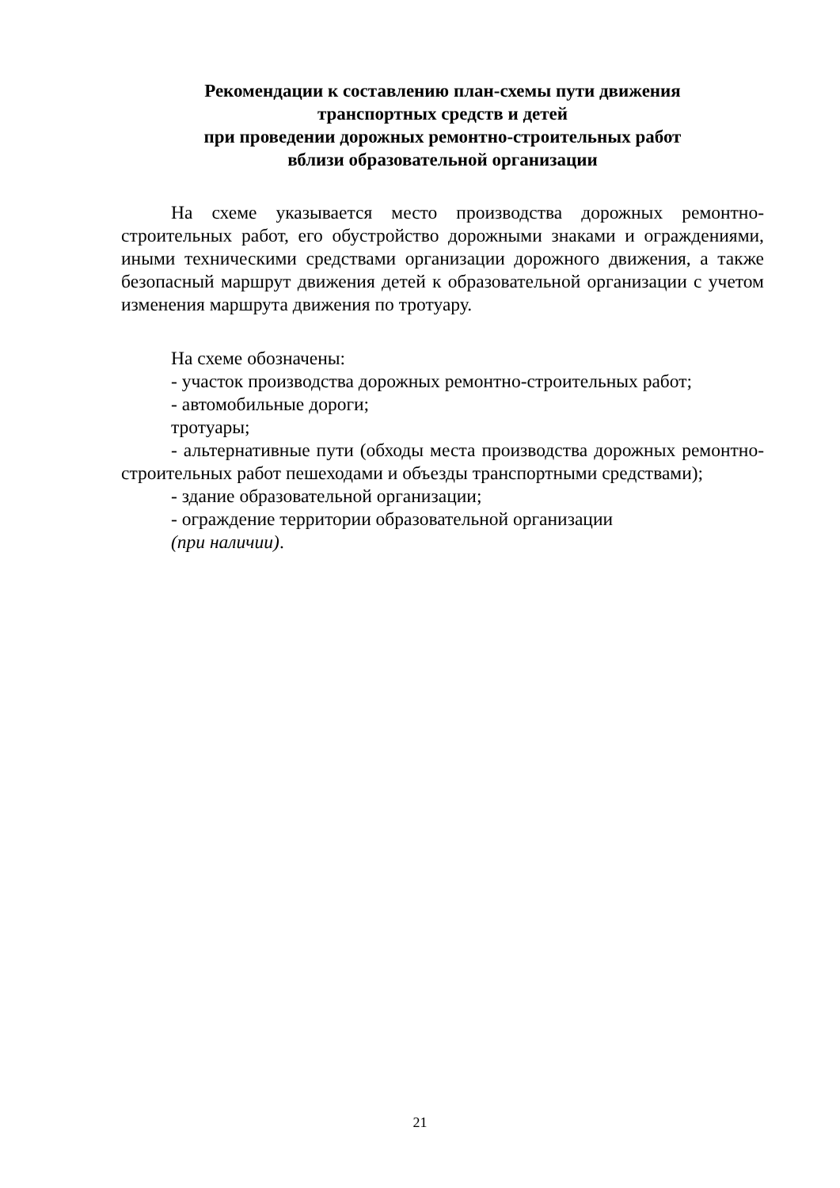Рекомендации к составлению план-схемы пути движения
транспортных средств и детей
при проведении дорожных ремонтно-строительных работ
вблизи образовательной организации
На схеме указывается место производства дорожных ремонтно-строительных работ, его обустройство дорожными знаками и ограждениями, иными техническими средствами организации дорожного движения, а также безопасный маршрут движения детей к образовательной организации с учетом изменения маршрута движения по тротуару.
На схеме обозначены:
- участок производства дорожных ремонтно-строительных работ;
- автомобильные дороги;
тротуары;
- альтернативные пути (обходы места производства дорожных ремонтно-строительных работ пешеходами и объезды транспортными средствами);
- здание образовательной организации;
- ограждение территории образовательной организации
(при наличии).
21